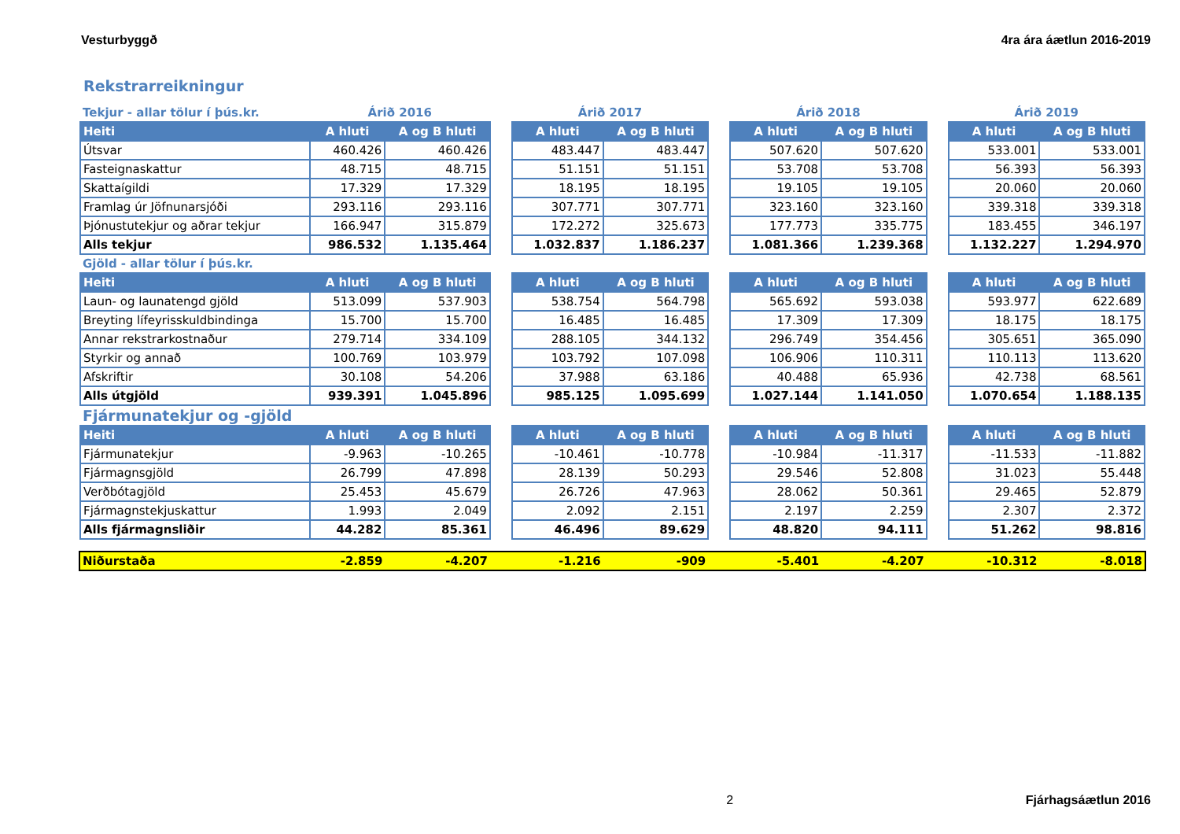Vesturbyggð 4ra ára áætlun 2016-2019
Rekstrarreikningur
| Tekjur - allar tölur í þús.kr. | Árið 2016 | | | Árið 2017 | | | Árið 2018 | | | Árið 2019 | |
| Heiti | A hluti | A og B hluti | | A hluti | A og B hluti | | A hluti | A og B hluti | | A hluti | A og B hluti |
| Útsvar | 460.426 | 460.426 | | 483.447 | 483.447 | | 507.620 | 507.620 | | 533.001 | 533.001 |
| Fasteignaskattur | 48.715 | 48.715 | | 51.151 | 51.151 | | 53.708 | 53.708 | | 56.393 | 56.393 |
| Skattaígildi | 17.329 | 17.329 | | 18.195 | 18.195 | | 19.105 | 19.105 | | 20.060 | 20.060 |
| Framlag úr Jöfnunarsjóði | 293.116 | 293.116 | | 307.771 | 307.771 | | 323.160 | 323.160 | | 339.318 | 339.318 |
| Þjónustutekjur og aðrar tekjur | 166.947 | 315.879 | | 172.272 | 325.673 | | 177.773 | 335.775 | | 183.455 | 346.197 |
| Alls tekjur | 986.532 | 1.135.464 | | 1.032.837 | 1.186.237 | | 1.081.366 | 1.239.368 | | 1.132.227 | 1.294.970 |
| Gjöld - allar tölur í þús.kr. | | | | | | | | | | | |
| Heiti | A hluti | A og B hluti | | A hluti | A og B hluti | | A hluti | A og B hluti | | A hluti | A og B hluti |
| Laun- og launatengd gjöld | 513.099 | 537.903 | | 538.754 | 564.798 | | 565.692 | 593.038 | | 593.977 | 622.689 |
| Breyting lífeyrisskuldbindinga | 15.700 | 15.700 | | 16.485 | 16.485 | | 17.309 | 17.309 | | 18.175 | 18.175 |
| Annar rekstrarkostnaður | 279.714 | 334.109 | | 288.105 | 344.132 | | 296.749 | 354.456 | | 305.651 | 365.090 |
| Styrkir og annað | 100.769 | 103.979 | | 103.792 | 107.098 | | 106.906 | 110.311 | | 110.113 | 113.620 |
| Afskriftir | 30.108 | 54.206 | | 37.988 | 63.186 | | 40.488 | 65.936 | | 42.738 | 68.561 |
| Alls útgjöld | 939.391 | 1.045.896 | | 985.125 | 1.095.699 | | 1.027.144 | 1.141.050 | | 1.070.654 | 1.188.135 |
| Fjármunatekjur og -gjöld | | | | | | | | | | | |
| Heiti | A hluti | A og B hluti | | A hluti | A og B hluti | | A hluti | A og B hluti | | A hluti | A og B hluti |
| Fjármunatekjur | -9.963 | -10.265 | | -10.461 | -10.778 | | -10.984 | -11.317 | | -11.533 | -11.882 |
| Fjármagnsgjöld | 26.799 | 47.898 | | 28.139 | 50.293 | | 29.546 | 52.808 | | 31.023 | 55.448 |
| Verðbótagjöld | 25.453 | 45.679 | | 26.726 | 47.963 | | 28.062 | 50.361 | | 29.465 | 52.879 |
| Fjármagnstekjuskattur | 1.993 | 2.049 | | 2.092 | 2.151 | | 2.197 | 2.259 | | 2.307 | 2.372 |
| Alls fjármagnsliðir | 44.282 | 85.361 | | 46.496 | 89.629 | | 48.820 | 94.111 | | 51.262 | 98.816 |
| Niðurstaða | -2.859 | -4.207 | | -1.216 | -909 | | -5.401 | -4.207 | | -10.312 | -8.018 |
2 Fjárhagsáætlun 2016